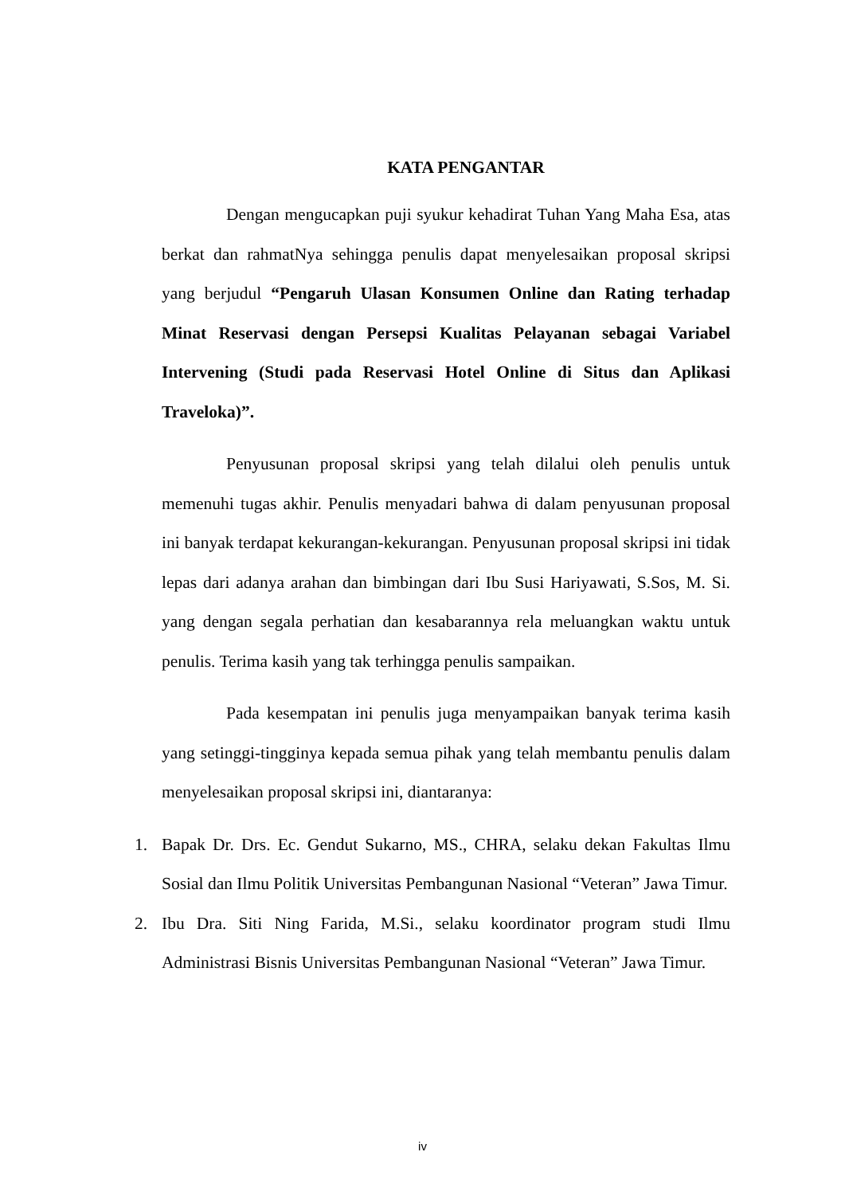KATA PENGANTAR
Dengan mengucapkan puji syukur kehadirat Tuhan Yang Maha Esa, atas berkat dan rahmatNya sehingga penulis dapat menyelesaikan proposal skripsi yang berjudul “Pengaruh Ulasan Konsumen Online dan Rating terhadap Minat Reservasi dengan Persepsi Kualitas Pelayanan sebagai Variabel Intervening (Studi pada Reservasi Hotel Online di Situs dan Aplikasi Traveloka)”.
Penyusunan proposal skripsi yang telah dilalui oleh penulis untuk memenuhi tugas akhir. Penulis menyadari bahwa di dalam penyusunan proposal ini banyak terdapat kekurangan-kekurangan. Penyusunan proposal skripsi ini tidak lepas dari adanya arahan dan bimbingan dari Ibu Susi Hariyawati, S.Sos, M. Si. yang dengan segala perhatian dan kesabarannya rela meluangkan waktu untuk penulis. Terima kasih yang tak terhingga penulis sampaikan.
Pada kesempatan ini penulis juga menyampaikan banyak terima kasih yang setinggi-tingginya kepada semua pihak yang telah membantu penulis dalam menyelesaikan proposal skripsi ini, diantaranya:
1. Bapak Dr. Drs. Ec. Gendut Sukarno, MS., CHRA, selaku dekan Fakultas Ilmu Sosial dan Ilmu Politik Universitas Pembangunan Nasional “Veteran” Jawa Timur.
2. Ibu Dra. Siti Ning Farida, M.Si., selaku koordinator program studi Ilmu Administrasi Bisnis Universitas Pembangunan Nasional “Veteran” Jawa Timur.
iv